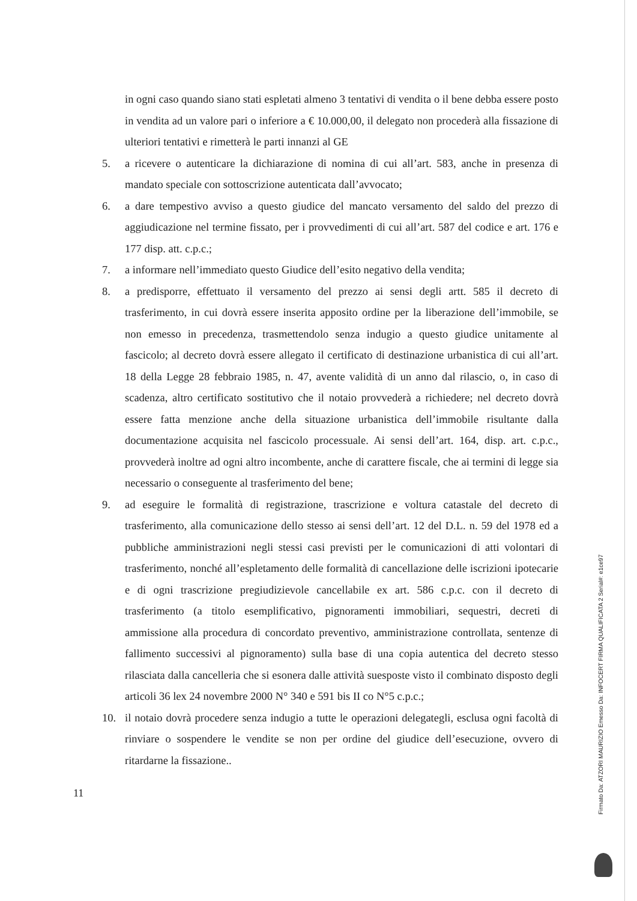in ogni caso quando siano stati espletati almeno 3 tentativi di vendita o il bene debba essere posto in vendita ad un valore pari o inferiore a € 10.000,00, il delegato non procederà alla fissazione di ulteriori tentativi e rimetterà le parti innanzi al GE
5. a ricevere o autenticare la dichiarazione di nomina di cui all’art. 583, anche in presenza di mandato speciale con sottoscrizione autenticata dall’avvocato;
6. a dare tempestivo avviso a questo giudice del mancato versamento del saldo del prezzo di aggiudicazione nel termine fissato, per i provvedimenti di cui all’art. 587 del codice e art. 176 e 177 disp. att. c.p.c.;
7. a informare nell’immediato questo Giudice dell’esito negativo della vendita;
8. a predisporre, effettuato il versamento del prezzo ai sensi degli artt. 585 il decreto di trasferimento, in cui dovrà essere inserita apposito ordine per la liberazione dell’immobile, se non emesso in precedenza, trasmettendolo senza indugio a questo giudice unitamente al fascicolo; al decreto dovrà essere allegato il certificato di destinazione urbanistica di cui all’art. 18 della Legge 28 febbraio 1985, n. 47, avente validità di un anno dal rilascio, o, in caso di scadenza, altro certificato sostitutivo che il notaio provvederà a richiedere; nel decreto dovrà essere fatta menzione anche della situazione urbanistica dell’immobile risultante dalla documentazione acquisita nel fascicolo processuale. Ai sensi dell’art. 164, disp. art. c.p.c., provvederà inoltre ad ogni altro incombente, anche di carattere fiscale, che ai termini di legge sia necessario o conseguente al trasferimento del bene;
9. ad eseguire le formalità di registrazione, trascrizione e voltura catastale del decreto di trasferimento, alla comunicazione dello stesso ai sensi dell’art. 12 del D.L. n. 59 del 1978 ed a pubbliche amministrazioni negli stessi casi previsti per le comunicazioni di atti volontari di trasferimento, nonché all’espletamento delle formalità di cancellazione delle iscrizioni ipotecarie e di ogni trascrizione pregiudizievole cancellabile ex art. 586 c.p.c. con il decreto di trasferimento (a titolo esemplificativo, pignoramenti immobiliari, sequestri, decreti di ammissione alla procedura di concordato preventivo, amministrazione controllata, sentenze di fallimento successivi al pignoramento) sulla base di una copia autentica del decreto stesso rilasciata dalla cancelleria che si esonera dalle attività suesposte visto il combinato disposto degli articoli 36 lex 24 novembre 2000 N° 340 e 591 bis II co N°5 c.p.c.;
10. il notaio dovrà procedere senza indugio a tutte le operazioni delegategli, esclusa ogni facoltà di rinviare o sospendere le vendite se non per ordine del giudice dell’esecuzione, ovvero di ritardarne la fissazione..
11
Firmato Da: ATZORI MAURIZIO Emesso Da: INFOCERT FIRMA QUALIFICATA 2 Serial#: e1ce97